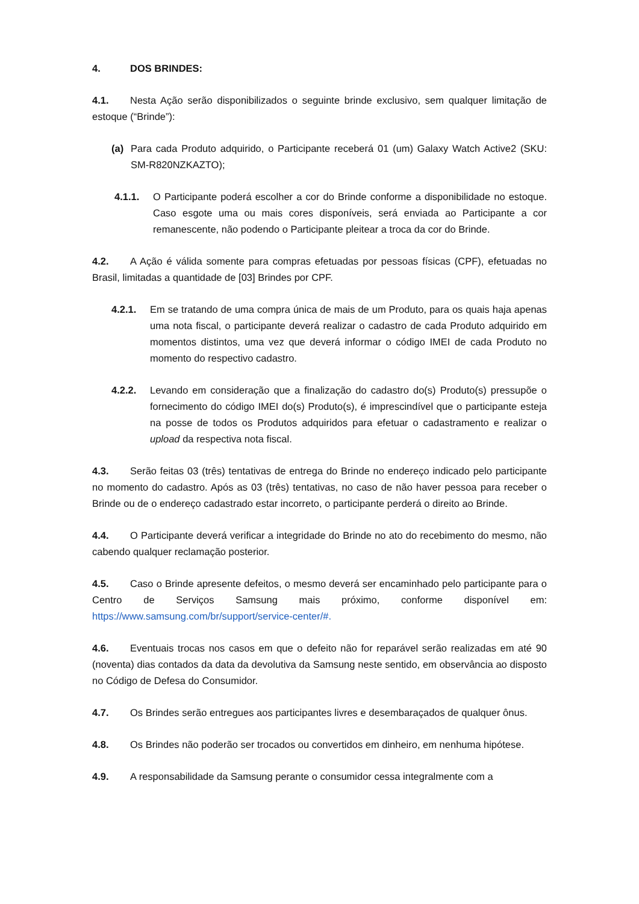4. DOS BRINDES:
4.1. Nesta Ação serão disponibilizados o seguinte brinde exclusivo, sem qualquer limitação de estoque (“Brinde”):
(a) Para cada Produto adquirido, o Participante receberá 01 (um) Galaxy Watch Active2 (SKU: SM-R820NZKAZTO);
4.1.1. O Participante poderá escolher a cor do Brinde conforme a disponibilidade no estoque. Caso esgote uma ou mais cores disponíveis, será enviada ao Participante a cor remanescente, não podendo o Participante pleitear a troca da cor do Brinde.
4.2. A Ação é válida somente para compras efetuadas por pessoas físicas (CPF), efetuadas no Brasil, limitadas a quantidade de [03] Brindes por CPF.
4.2.1. Em se tratando de uma compra única de mais de um Produto, para os quais haja apenas uma nota fiscal, o participante deverá realizar o cadastro de cada Produto adquirido em momentos distintos, uma vez que deverá informar o código IMEI de cada Produto no momento do respectivo cadastro.
4.2.2. Levando em consideração que a finalização do cadastro do(s) Produto(s) pressupõe o fornecimento do código IMEI do(s) Produto(s), é imprescindível que o participante esteja na posse de todos os Produtos adquiridos para efetuar o cadastramento e realizar o upload da respectiva nota fiscal.
4.3. Serão feitas 03 (três) tentativas de entrega do Brinde no endereço indicado pelo participante no momento do cadastro. Após as 03 (três) tentativas, no caso de não haver pessoa para receber o Brinde ou de o endereço cadastrado estar incorreto, o participante perderá o direito ao Brinde.
4.4. O Participante deverá verificar a integridade do Brinde no ato do recebimento do mesmo, não cabendo qualquer reclamação posterior.
4.5. Caso o Brinde apresente defeitos, o mesmo deverá ser encaminhado pelo participante para o Centro de Serviços Samsung mais próximo, conforme disponível em: https://www.samsung.com/br/support/service-center/#.
4.6. Eventuais trocas nos casos em que o defeito não for reparável serão realizadas em até 90 (noventa) dias contados da data da devolutiva da Samsung neste sentido, em observância ao disposto no Código de Defesa do Consumidor.
4.7. Os Brindes serão entregues aos participantes livres e desembaraçados de qualquer ônus.
4.8. Os Brindes não poderão ser trocados ou convertidos em dinheiro, em nenhuma hipótese.
4.9. A responsabilidade da Samsung perante o consumidor cessa integralmente com a